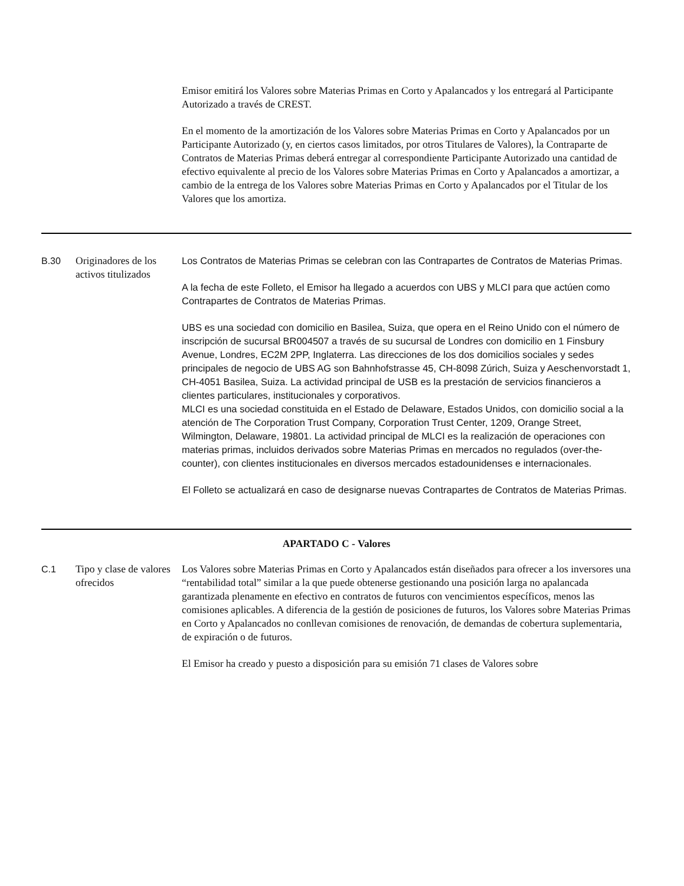| | | Emisor emitirá los Valores sobre Materias Primas en Corto y Apalancados y los entregará al Participante Autorizado a través de CREST. En el momento de la amortización de los Valores sobre Materias Primas en Corto y Apalancados por un Participante Autorizado (y, en ciertos casos limitados, por otros Titulares de Valores), la Contraparte de Contratos de Materias Primas deberá entregar al correspondiente Participante Autorizado una cantidad de efectivo equivalente al precio de los Valores sobre Materias Primas en Corto y Apalancados a amortizar, a cambio de la entrega de los Valores sobre Materias Primas en Corto y Apalancados por el Titular de los Valores que los amortiza. |
| B.30 | Originadores de los activos titulizados | Los Contratos de Materias Primas se celebran con las Contrapartes de Contratos de Materias Primas. A la fecha de este Folleto, el Emisor ha llegado a acuerdos con UBS y MLCI para que actúen como Contrapartes de Contratos de Materias Primas. UBS es una sociedad con domicilio en Basilea, Suiza, que opera en el Reino Unido con el número de inscripción de sucursal BR004507 a través de su sucursal de Londres con domicilio en 1 Finsbury Avenue, Londres, EC2M 2PP, Inglaterra. Las direcciones de los dos domicilios sociales y sedes principales de negocio de UBS AG son Bahnhofstrasse 45, CH-8098 Zúrich, Suiza y Aeschenvorstadt 1, CH-4051 Basilea, Suiza. La actividad principal de USB es la prestación de servicios financieros a clientes particulares, institucionales y corporativos. MLCI es una sociedad constituida en el Estado de Delaware, Estados Unidos, con domicilio social a la atención de The Corporation Trust Company, Corporation Trust Center, 1209, Orange Street, Wilmington, Delaware, 19801. La actividad principal de MLCI es la realización de operaciones con materias primas, incluidos derivados sobre Materias Primas en mercados no regulados (over-the-counter), con clientes institucionales en diversos mercados estadounidenses e internacionales. El Folleto se actualizará en caso de designarse nuevas Contrapartes de Contratos de Materias Primas. |
| APARTADO C - Valores | | |
| C.1 | Tipo y clase de valores ofrecidos | Los Valores sobre Materias Primas en Corto y Apalancados están diseñados para ofrecer a los inversores una “rentabilidad total” similar a la que puede obtenerse gestionando una posición larga no apalancada garantizada plenamente en efectivo en contratos de futuros con vencimientos específicos, menos las comisiones aplicables. A diferencia de la gestión de posiciones de futuros, los Valores sobre Materias Primas en Corto y Apalancados no conllevan comisiones de renovación, de demandas de cobertura suplementaria, de expiración o de futuros. El Emisor ha creado y puesto a disposición para su emisión 71 clases de Valores sobre |